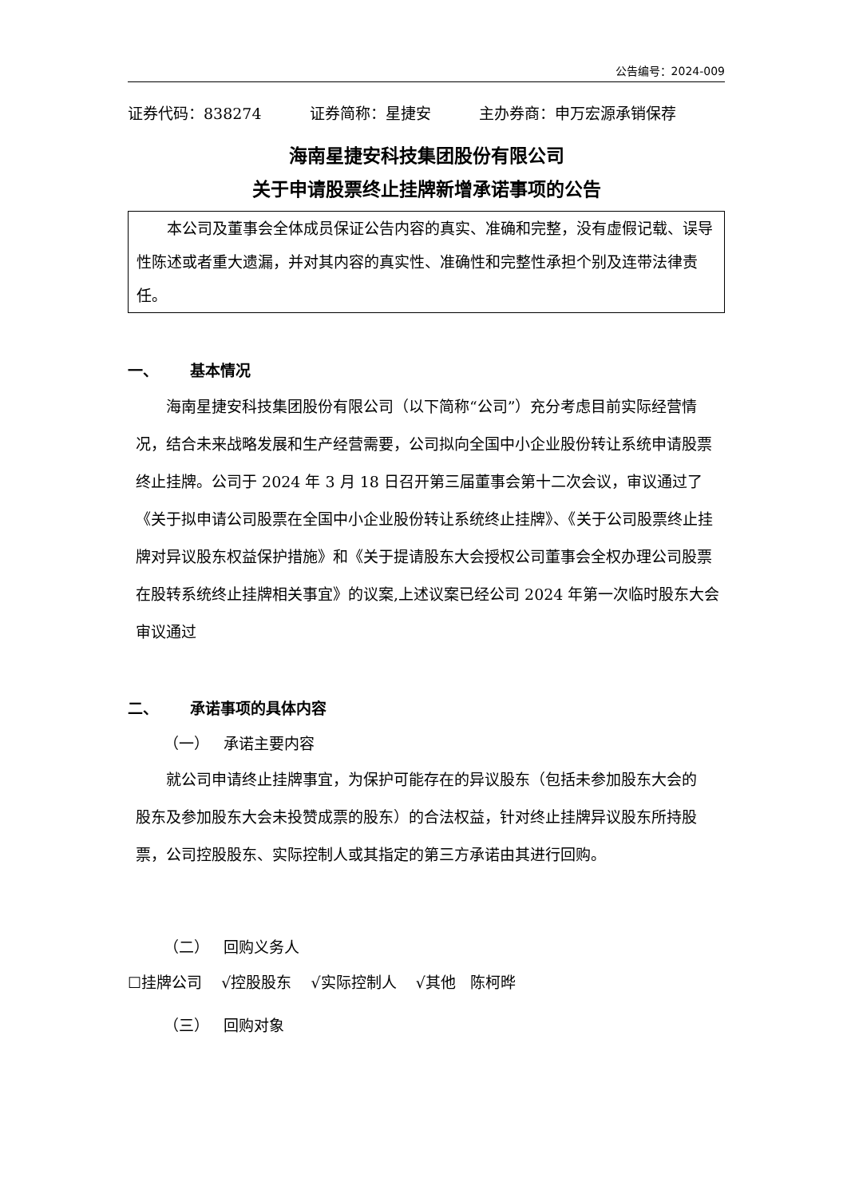公告编号：2024-009
证券代码：838274 证券简称：星捷安 主办券商：申万宏源承销保荐
海南星捷安科技集团股份有限公司
关于申请股票终止挂牌新增承诺事项的公告
本公司及董事会全体成员保证公告内容的真实、准确和完整，没有虚假记载、误导性陈述或者重大遗漏，并对其内容的真实性、准确性和完整性承担个别及连带法律责任。
一、 基本情况
海南星捷安科技集团股份有限公司（以下简称“公司”）充分考虑目前实际经营情况，结合未来战略发展和生产经营需要，公司拟向全国中小企业股份转让系统申请股票终止挂牌。公司于 2024 年 3 月 18 日召开第三届董事会第十二次会议，审议通过了《关于拟申请公司股票在全国中小企业股份转让系统终止挂牌》、《关于公司股票终止挂牌对异议股东权益保护措施》和《关于提请股东大会授权公司董事会全权办理公司股票在股转系统终止挂牌相关事宜》的议案,上述议案已经公司 2024 年第一次临时股东大会审议通过
二、 承诺事项的具体内容
（一） 承诺主要内容
就公司申请终止挂牌事宜，为保护可能存在的异议股东（包括未参加股东大会的股东及参加股东大会未投赞成票的股东）的合法权益，针对终止挂牌异议股东所持股票，公司控股股东、实际控制人或其指定的第三方承诺由其进行回购。
（二） 回购义务人
☐挂牌公司 √控股股东 √实际控制人 √其他 陈柯晔
（三） 回购对象